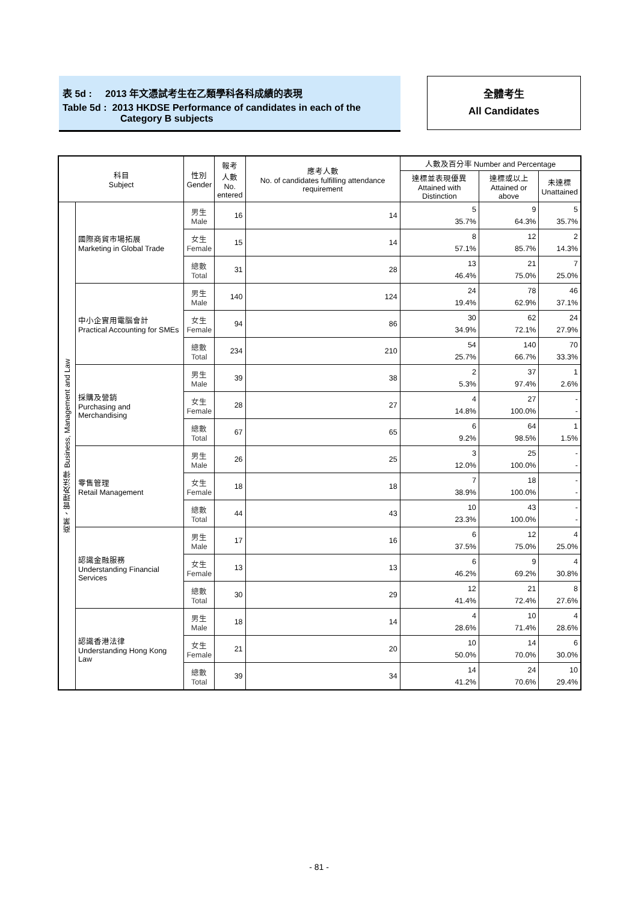表 5d : 2013 年文憑試考生在乙類學科各科成績的表現
Table 5d : 2013 HKDSE Performance of candidates in each of the
Category B subjects
全體考生
All Candidates
| 科目 Subject | | 性別 Gender | 報考 人數 No. entered | 應考人數 No. of candidates fulfilling attendance requirement | 人數及百分率 Number and Percentage | | |
| --- | --- | --- | --- | --- | --- | --- | --- |
| | | | | | 達標並表現優異 Attained with Distinction | 達標或以上 Attained or above | 未達標 Unattained |
| 商業、管理及法律 Business, Management and Law | 國際商貿市場拓展 Marketing in Global Trade | 男生 Male | 16 | 14 | 5 35.7% | 9 64.3% | 5 35.7% |
| | | 女生 Female | 15 | 14 | 8 57.1% | 12 85.7% | 2 14.3% |
| | | 總數 Total | 31 | 28 | 13 46.4% | 21 75.0% | 7 25.0% |
| | 中小企實用電腦會計 Practical Accounting for SMEs | 男生 Male | 140 | 124 | 24 19.4% | 78 62.9% | 46 37.1% |
| | | 女生 Female | 94 | 86 | 30 34.9% | 62 72.1% | 24 27.9% |
| | | 總數 Total | 234 | 210 | 54 25.7% | 140 66.7% | 70 33.3% |
| | 採購及營銷 Purchasing and Merchandising | 男生 Male | 39 | 38 | 2 5.3% | 37 97.4% | 1 2.6% |
| | | 女生 Female | 28 | 27 | 4 14.8% | 27 100.0% | - - |
| | | 總數 Total | 67 | 65 | 6 9.2% | 64 98.5% | 1 1.5% |
| | 零售管理 Retail Management | 男生 Male | 26 | 25 | 3 12.0% | 25 100.0% | - - |
| | | 女生 Female | 18 | 18 | 7 38.9% | 18 100.0% | - - |
| | | 總數 Total | 44 | 43 | 10 23.3% | 43 100.0% | - - |
| | 認識金融服務 Understanding Financial Services | 男生 Male | 17 | 16 | 6 37.5% | 12 75.0% | 4 25.0% |
| | | 女生 Female | 13 | 13 | 6 46.2% | 9 69.2% | 4 30.8% |
| | | 總數 Total | 30 | 29 | 12 41.4% | 21 72.4% | 8 27.6% |
| | 認識香港法律 Understanding Hong Kong Law | 男生 Male | 18 | 14 | 4 28.6% | 10 71.4% | 4 28.6% |
| | | 女生 Female | 21 | 20 | 10 50.0% | 14 70.0% | 6 30.0% |
| | | 總數 Total | 39 | 34 | 14 41.2% | 24 70.6% | 10 29.4% |
- 81 -